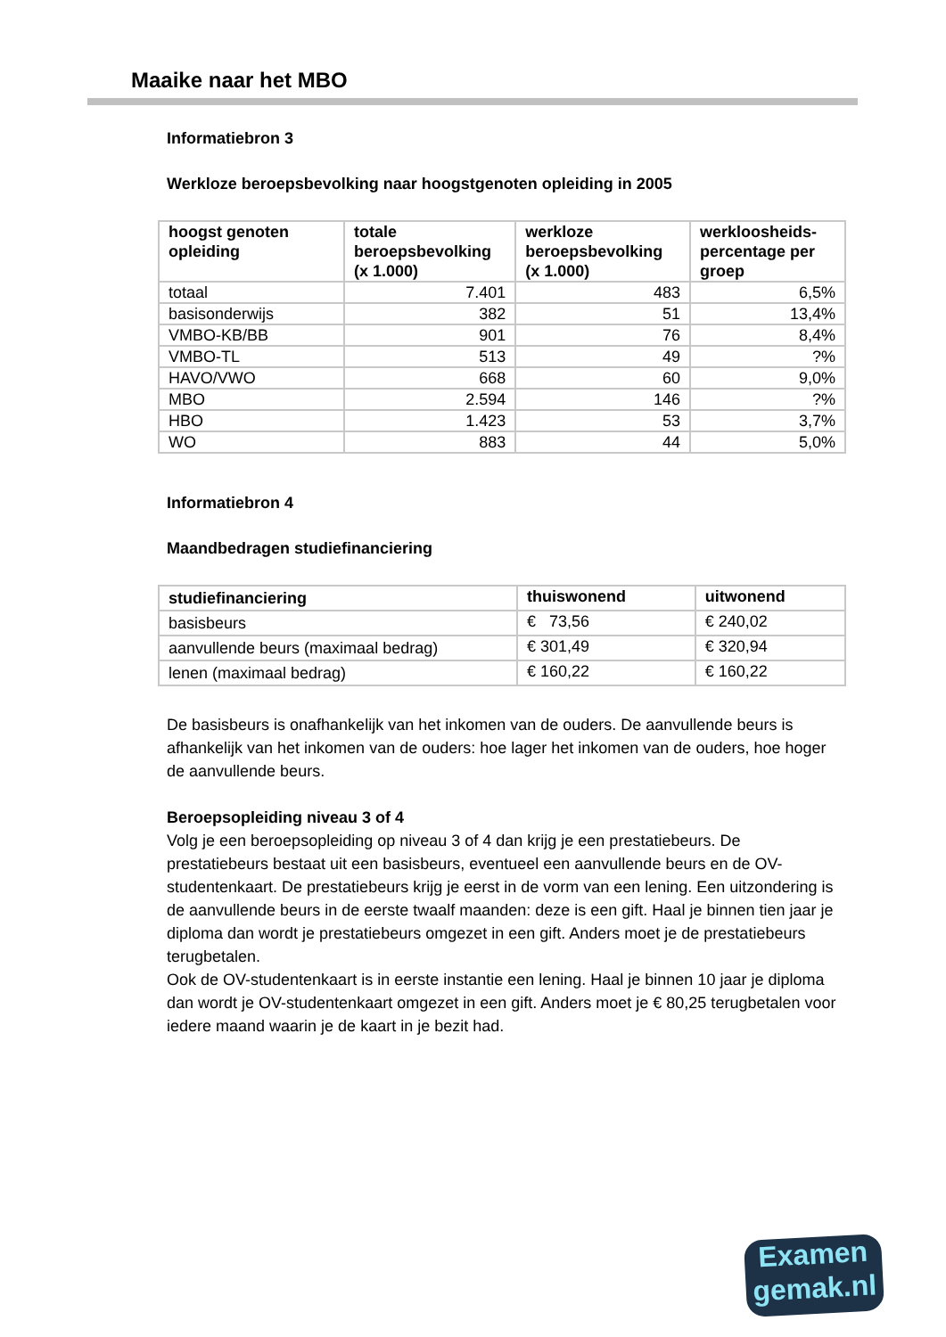Maaike naar het MBO
Informatiebron 3
Werkloze beroepsbevolking naar hoogstgenoten opleiding in 2005
| hoogst genoten opleiding | totale beroepsbevolking (x 1.000) | werkloze beroepsbevolking (x 1.000) | werkloosheids-percentage per groep |
| --- | --- | --- | --- |
| totaal | 7.401 | 483 | 6,5% |
| basisonderwijs | 382 | 51 | 13,4% |
| VMBO-KB/BB | 901 | 76 | 8,4% |
| VMBO-TL | 513 | 49 | ?% |
| HAVO/VWO | 668 | 60 | 9,0% |
| MBO | 2.594 | 146 | ?% |
| HBO | 1.423 | 53 | 3,7% |
| WO | 883 | 44 | 5,0% |
Informatiebron 4
Maandbedragen studiefinanciering
| studiefinanciering | thuiswonend | uitwonend |
| --- | --- | --- |
| basisbeurs | € 73,56 | € 240,02 |
| aanvullende beurs (maximaal bedrag) | € 301,49 | € 320,94 |
| lenen (maximaal bedrag) | € 160,22 | € 160,22 |
De basisbeurs is onafhankelijk van het inkomen van de ouders. De aanvullende beurs is afhankelijk van het inkomen van de ouders: hoe lager het inkomen van de ouders, hoe hoger de aanvullende beurs.
Beroepsopleiding niveau 3 of 4
Volg je een beroepsopleiding op niveau 3 of 4 dan krijg je een prestatiebeurs. De prestatiebeurs bestaat uit een basisbeurs, eventueel een aanvullende beurs en de OV-studentenkaart. De prestatiebeurs krijg je eerst in de vorm van een lening. Een uitzondering is de aanvullende beurs in de eerste twaalf maanden: deze is een gift. Haal je binnen tien jaar je diploma dan wordt je prestatiebeurs omgezet in een gift. Anders moet je de prestatiebeurs terugbetalen.
Ook de OV-studentenkaart is in eerste instantie een lening. Haal je binnen 10 jaar je diploma dan wordt je OV-studentenkaart omgezet in een gift. Anders moet je € 80,25 terugbetalen voor iedere maand waarin je de kaart in je bezit had.
Examen
gemak.nl